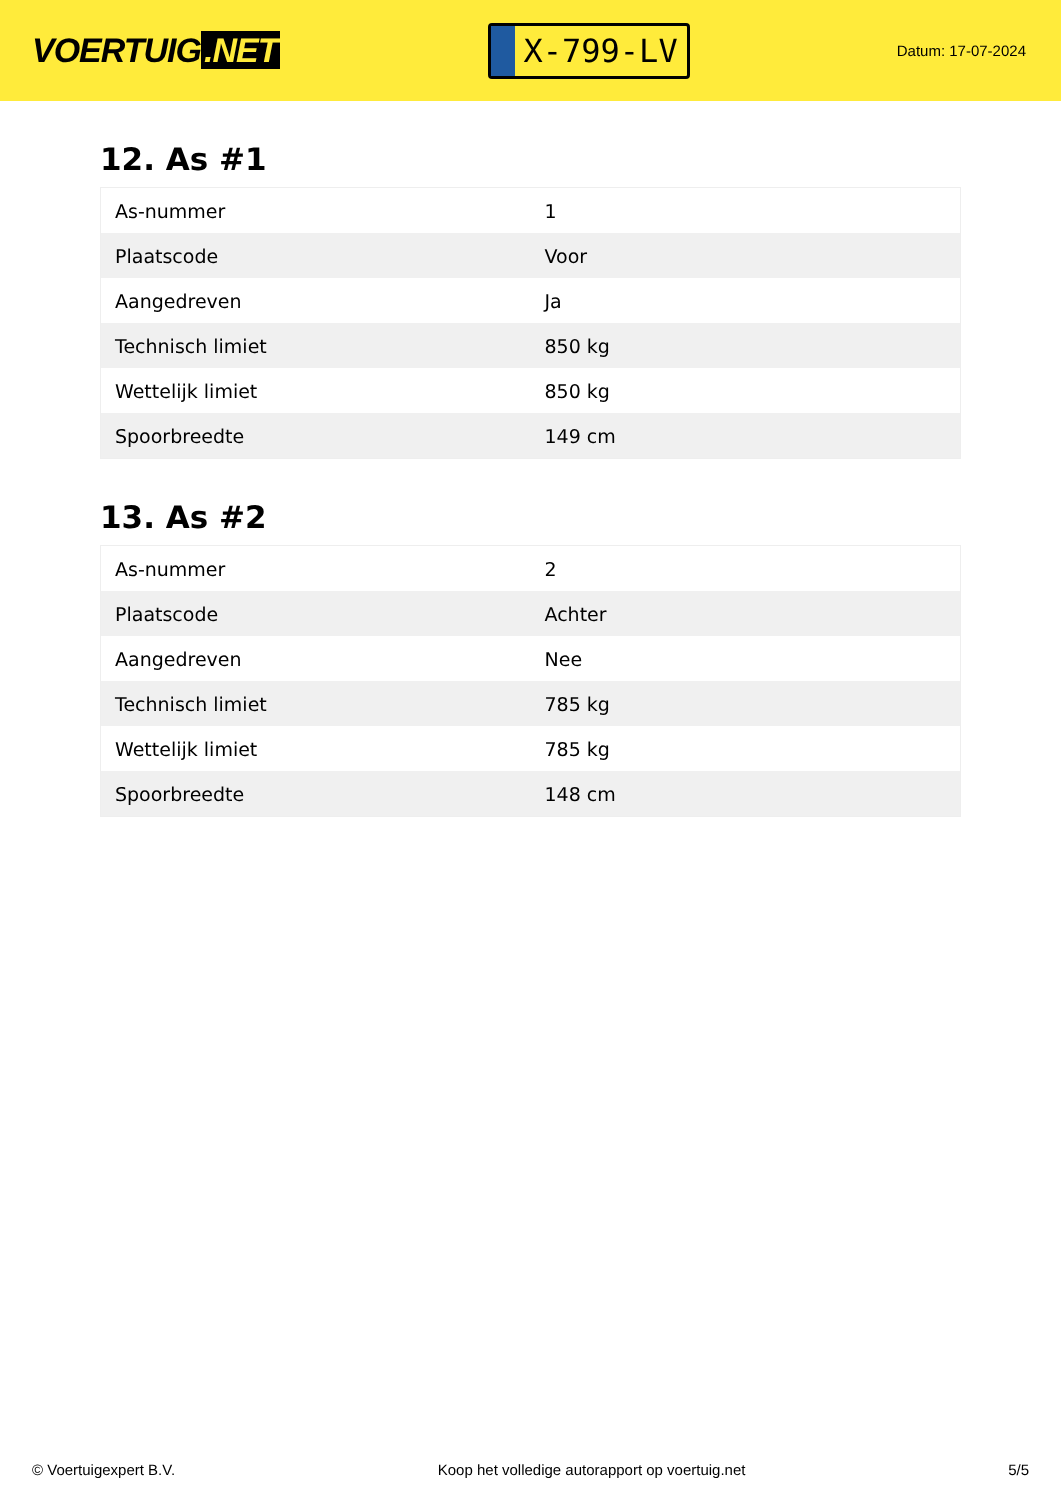VOERTUIG.NET
X-799-LV
Datum: 17-07-2024
12. As #1
| As-nummer | 1 |
| Plaatscode | Voor |
| Aangedreven | Ja |
| Technisch limiet | 850 kg |
| Wettelijk limiet | 850 kg |
| Spoorbreedte | 149 cm |
13. As #2
| As-nummer | 2 |
| Plaatscode | Achter |
| Aangedreven | Nee |
| Technisch limiet | 785 kg |
| Wettelijk limiet | 785 kg |
| Spoorbreedte | 148 cm |
© Voertuigexpert B.V. Koop het volledige autorapport op voertuig.net 5/5